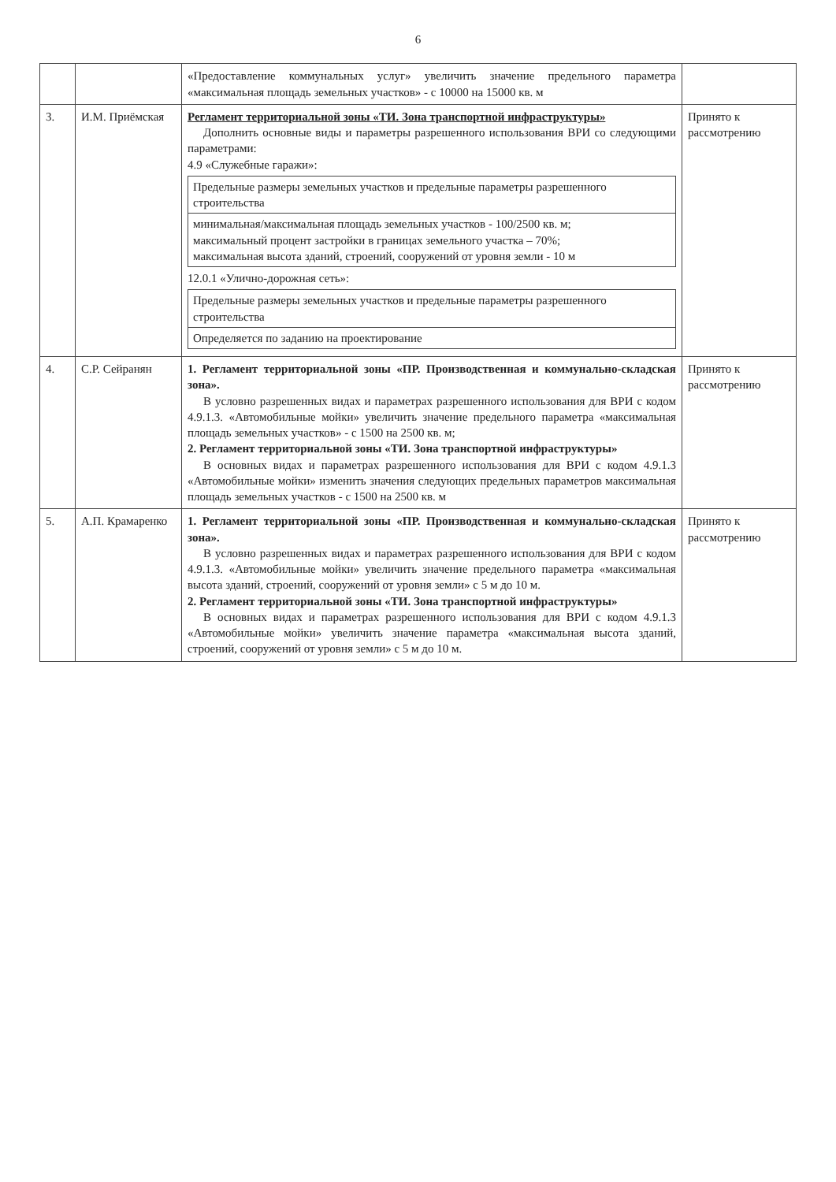6
| | | «Предоставление коммунальных услуг» увеличить значение предельного параметра «максимальная площадь земельных участков» - с 10000 на 15000 кв. м | |
| 3. | И.М. Приёмская | Регламент территориальной зоны «ТИ. Зона транспортной инфраструктуры» Дополнить основные виды и параметры разрешенного использования ВРИ со следующими параметрами: 4.9 «Служебные гаражи»: / Предельные размеры земельных участков и предельные параметры разрешенного строительства / / минимальная/максимальная площадь земельных участков - 100/2500 кв. м; максимальный процент застройки в границах земельного участка – 70%; максимальная высота зданий, строений, сооружений от уровня земли - 10 м / 12.0.1 «Улично-дорожная сеть»: / Предельные размеры земельных участков и предельные параметры разрешенного строительства / / Определяется по заданию на проектирование / | Принято к рассмотрению |
| 4. | С.Р. Сейранян | 1. Регламент территориальной зоны «ПР. Производственная и коммунально-складская зона». В условно разрешенных видах и параметрах разрешенного использования для ВРИ с кодом 4.9.1.3. «Автомобильные мойки» увеличить значение предельного параметра «максимальная площадь земельных участков» - с 1500 на 2500 кв. м; 2. Регламент территориальной зоны «ТИ. Зона транспортной инфраструктуры» В основных видах и параметрах разрешенного использования для ВРИ с кодом 4.9.1.3 «Автомобильные мойки» изменить значения следующих предельных параметров максимальная площадь земельных участков - с 1500 на 2500 кв. м | Принято к рассмотрению |
| 5. | А.П. Крамаренко | 1. Регламент территориальной зоны «ПР. Производственная и коммунально-складская зона». В условно разрешенных видах и параметрах разрешенного использования для ВРИ с кодом 4.9.1.3. «Автомобильные мойки» увеличить значение предельного параметра «максимальная высота зданий, строений, сооружений от уровня земли» с 5 м до 10 м. 2. Регламент территориальной зоны «ТИ. Зона транспортной инфраструктуры» В основных видах и параметрах разрешенного использования для ВРИ с кодом 4.9.1.3 «Автомобильные мойки» увеличить значение параметра «максимальная высота зданий, строений, сооружений от уровня земли» с 5 м до 10 м. | Принято к рассмотрению |